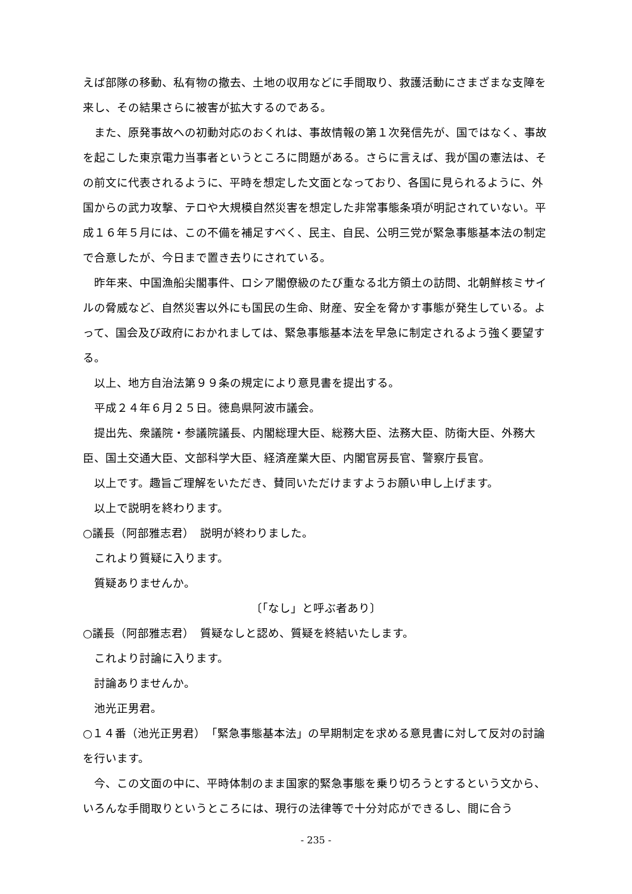えば部隊の移動、私有物の撤去、土地の収用などに手間取り、救護活動にさまざまな支障を来し、その結果さらに被害が拡大するのである。
また、原発事故への初動対応のおくれは、事故情報の第１次発信先が、国ではなく、事故を起こした東京電力当事者というところに問題がある。さらに言えば、我が国の憲法は、その前文に代表されるように、平時を想定した文面となっており、各国に見られるように、外国からの武力攻撃、テロや大規模自然災害を想定した非常事態条項が明記されていない。平成１６年５月には、この不備を補足すべく、民主、自民、公明三党が緊急事態基本法の制定で合意したが、今日まで置き去りにされている。
昨年来、中国漁船尖閣事件、ロシア閣僚級のたび重なる北方領土の訪問、北朝鮮核ミサイルの脅威など、自然災害以外にも国民の生命、財産、安全を脅かす事態が発生している。よって、国会及び政府におかれましては、緊急事態基本法を早急に制定されるよう強く要望する。
以上、地方自治法第９９条の規定により意見書を提出する。
平成２４年６月２５日。徳島県阿波市議会。
提出先、衆議院・参議院議長、内閣総理大臣、総務大臣、法務大臣、防衛大臣、外務大臣、国土交通大臣、文部科学大臣、経済産業大臣、内閣官房長官、警察庁長官。
以上です。趣旨ご理解をいただき、賛同いただけますようお願い申し上げます。
以上で説明を終わります。
○議長（阿部雅志君）　説明が終わりました。
これより質疑に入ります。
質疑ありませんか。
〔「なし」と呼ぶ者あり〕
○議長（阿部雅志君）　質疑なしと認め、質疑を終結いたします。
これより討論に入ります。
討論ありませんか。
池光正男君。
○１４番（池光正男君）　「緊急事態基本法」の早期制定を求める意見書に対して反対の討論を行います。
今、この文面の中に、平時体制のまま国家的緊急事態を乗り切ろうとするという文から、いろんな手間取りというところには、現行の法律等で十分対応ができるし、間に合う
- 235 -